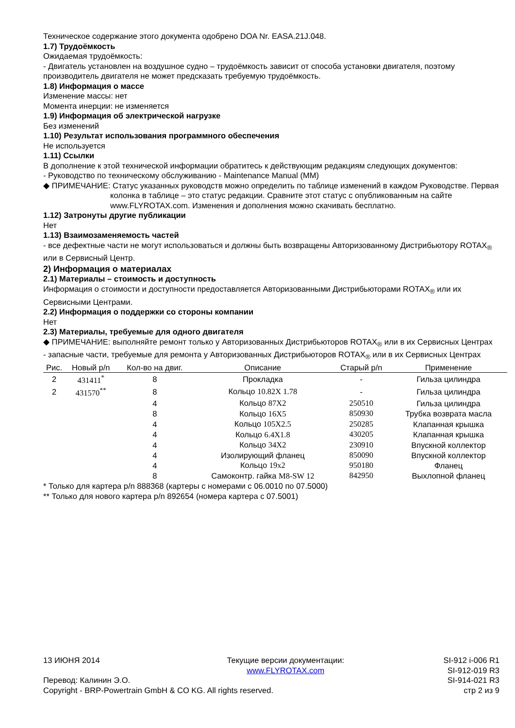Техническое содержание этого документа одобрено DOA Nr. EASA.21J.048.
1.7) Трудоёмкость
Ожидаемая трудоёмкость:
- Двигатель установлен на воздушное судно – трудоёмкость зависит от способа установки двигателя, поэтому производитель двигателя не может предсказать требуемую трудоёмкость.
1.8) Информация о массе
Изменение массы: нет
Момента инерции: не изменяется
1.9) Информация об электрической нагрузке
Без изменений
1.10) Результат использования программного обеспечения
Не используется
1.11) Ссылки
В дополнение к этой технической информации обратитесь к действующим редакциям следующих документов:
- Руководство по техническому обслуживанию - Maintenance Manual (MM)
◆ ПРИМЕЧАНИЕ: Статус указанных руководств можно определить по таблице изменений в каждом Руководстве. Первая колонка в таблице – это статус редакции. Сравните этот статус с опубликованным на сайте www.FLYROTAX.com. Изменения и дополнения можно скачивать бесплатно.
1.12) Затронуты другие публикации
Нет
1.13) Взаимозаменяемость частей
- все дефектные части не могут использоваться и должны быть возвращены Авторизованному Дистрибьютору ROTAX<sub>®</sub> или в Сервисный Центр.
2) Информация о материалах
2.1) Материалы – стоимость и доступность
Информация о стоимости и доступности предоставляется Авторизованными Дистрибьюторами ROTAX<sub>®</sub> или их Сервисными Центрами.
2.2) Информация о поддержки со стороны компании
Нет
2.3) Материалы, требуемые для одного двигателя
◆ ПРИМЕЧАНИЕ: выполняйте ремонт только у Авторизованных Дистрибьюторов ROTAX<sub>®</sub> или в их Сервисных Центрах
- запасные части, требуемые для ремонта у Авторизованных Дистрибьюторов ROTAX<sub>®</sub> или в их Сервисных Центрах
| Рис. | Новый p/n | Кол-во на двиг. | Описание | Старый p/n | Применение |
| --- | --- | --- | --- | --- | --- |
| 2 | 431411<sup>*</sup> | 8 | Прокладка | - | Гильза цилиндра |
| 2 | 431570<sup>**</sup> | 8 | Кольцо 10.82X 1.78 | - | Гильза цилиндра |
| | | 4 | Кольцо 87X2 | 250510 | Гильза цилиндра |
| | | 8 | Кольцо 16X5 | 850930 | Трубка возврата масла |
| | | 4 | Кольцо 105X2.5 | 250285 | Клапанная крышка |
| | | 4 | Кольцо 6.4X1.8 | 430205 | Клапанная крышка |
| | | 4 | Кольцо 34X2 | 230910 | Впускной коллектор |
| | | 4 | Изолирующий фланец | 850090 | Впускной коллектор |
| | | 4 | Кольцо 19x2 | 950180 | Фланец |
| | | 8 | Самоконтр. гайка M8-SW 12 | 842950 | Выхлопной фланец |
* Только для картера p/n 888368 (картеры с номерами с 06.0010 по 07.5000)
** Только для нового картера p/n 892654 (номера картера с 07.5001)
13 ИЮНЯ 2014
Перевод: Калинин Э.О.
Copyright - BRP-Powertrain GmbH & CO KG. All rights reserved.
Текущие версии документации:
www.FLYROTAX.com
SI-912 i-006 R1
SI-912-019 R3
SI-914-021 R3
стр 2 из 9